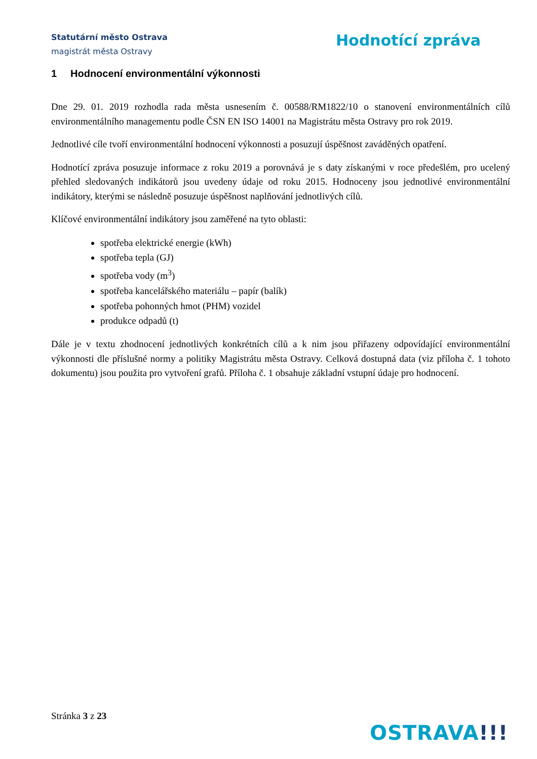Statutární město Ostrava
magistrát města Ostravy
Hodnotící zpráva
1 Hodnocení environmentální výkonnosti
Dne 29. 01. 2019 rozhodla rada města usnesením č. 00588/RM1822/10 o stanovení environmentálních cílů environmentálního managementu podle ČSN EN ISO 14001 na Magistrátu města Ostravy pro rok 2019.
Jednotlivé cíle tvoří environmentální hodnocení výkonnosti a posuzují úspěšnost zaváděných opatření.
Hodnotící zpráva posuzuje informace z roku 2019 a porovnává je s daty získanými v roce předešlém, pro ucelený přehled sledovaných indikátorů jsou uvedeny údaje od roku 2015. Hodnoceny jsou jednotlivé environmentální indikátory, kterými se následně posuzuje úspěšnost naplňování jednotlivých cílů.
Klíčové environmentální indikátory jsou zaměřené na tyto oblasti:
spotřeba elektrické energie (kWh)
spotřeba tepla (GJ)
spotřeba vody (m<sup>3</sup>)
spotřeba kancelářského materiálu – papír (balík)
spotřeba pohonných hmot (PHM) vozidel
produkce odpadů (t)
Dále je v textu zhodnocení jednotlivých konkrétních cílů a k nim jsou přiřazeny odpovídající environmentální výkonnosti dle příslušné normy a politiky Magistrátu města Ostravy. Celková dostupná data (viz příloha č. 1 tohoto dokumentu) jsou použita pro vytvoření grafů. Příloha č. 1 obsahuje základní vstupní údaje pro hodnocení.
Stránka 3 z 23
OSTRAVA!!!